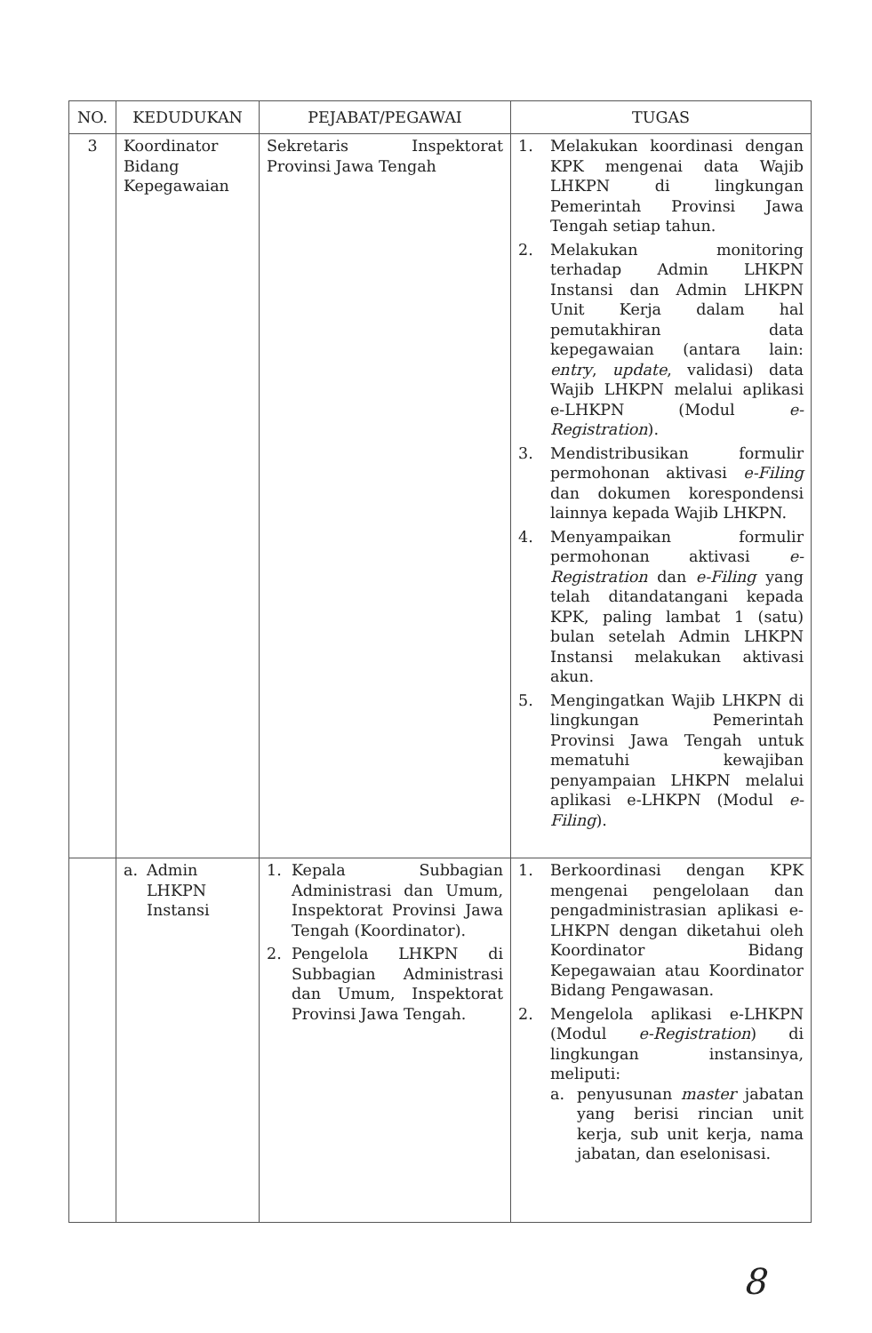| NO. | KEDUDUKAN | PEJABAT/PEGAWAI | TUGAS |
| --- | --- | --- | --- |
| 3 | Koordinator Bidang Kepegawaian | Sekretaris Inspektorat Provinsi Jawa Tengah | 1. Melakukan koordinasi dengan KPK mengenai data Wajib LHKPN di lingkungan Pemerintah Provinsi Jawa Tengah setiap tahun. 2. Melakukan monitoring terhadap Admin LHKPN Instansi dan Admin LHKPN Unit Kerja dalam hal pemutakhiran data kepegawaian (antara lain: entry , update , validasi) data Wajib LHKPN melalui aplikasi e-LHKPN (Modul e-Registration ). 3. Mendistribusikan formulir permohonan aktivasi e-Filing dan dokumen korespondensi lainnya kepada Wajib LHKPN. 4. Menyampaikan formulir permohonan aktivasi e-Registration dan e-Filing yang telah ditandatangani kepada KPK, paling lambat 1 (satu) bulan setelah Admin LHKPN Instansi melakukan aktivasi akun. 5. Mengingatkan Wajib LHKPN di lingkungan Pemerintah Provinsi Jawa Tengah untuk mematuhi kewajiban penyampaian LHKPN melalui aplikasi e-LHKPN (Modul e-Filing ). |
| | a. Admin LHKPN Instansi | 1. Kepala Subbagian Administrasi dan Umum, Inspektorat Provinsi Jawa Tengah (Koordinator). 2. Pengelola LHKPN di Subbagian Administrasi dan Umum, Inspektorat Provinsi Jawa Tengah. | 1. Berkoordinasi dengan KPK mengenai pengelolaan dan pengadministrasian aplikasi e-LHKPN dengan diketahui oleh Koordinator Bidang Kepegawaian atau Koordinator Bidang Pengawasan. 2. Mengelola aplikasi e-LHKPN (Modul e-Registration ) di lingkungan instansinya, meliputi: a. penyusunan master jabatan yang berisi rincian unit kerja, sub unit kerja, nama jabatan, dan eselonisasi. |
8